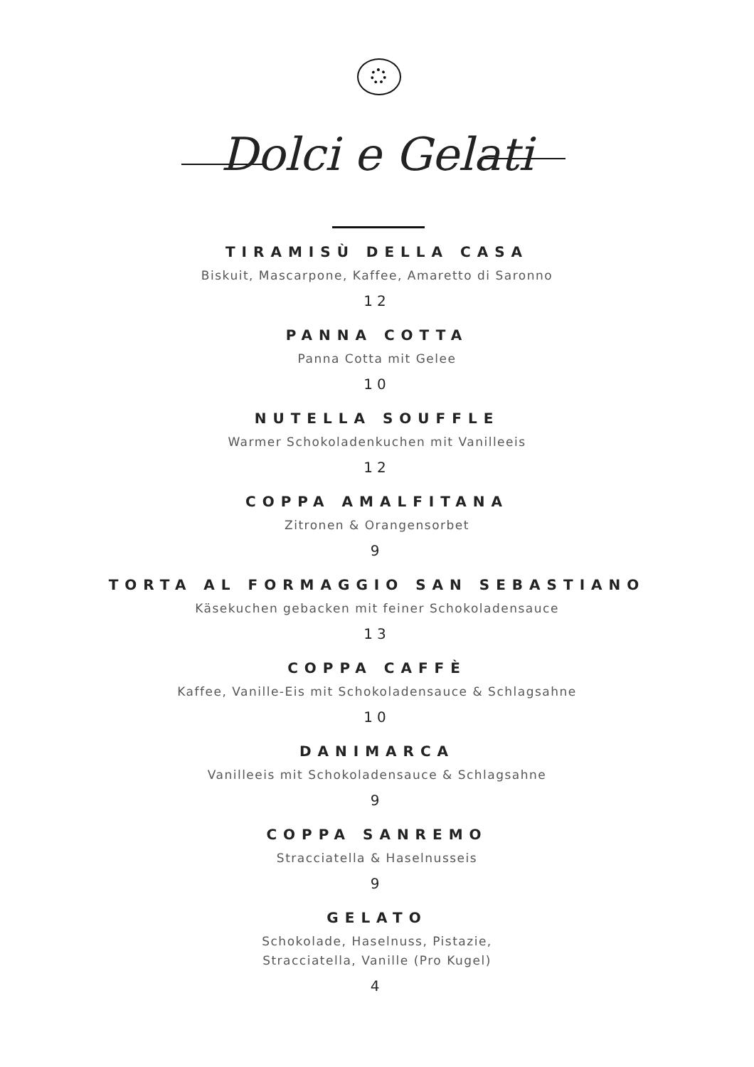Dolci e Gelati
TIRAMISÙ DELLA CASA
Biskuit, Mascarpone, Kaffee, Amaretto di Saronno
12
PANNA COTTA
Panna Cotta mit Gelee
10
NUTELLA SOUFFLE
Warmer Schokoladenkuchen mit Vanilleeis
12
COPPA AMALFITANA
Zitronen & Orangensorbet
9
TORTA AL FORMAGGIO SAN SEBASTIANO
Käsekuchen gebacken mit feiner Schokoladensauce
13
COPPA CAFFÈ
Kaffee, Vanille-Eis mit Schokoladensauce & Schlagsahne
10
DANIMARCA
Vanilleeis mit Schokoladensauce & Schlagsahne
9
COPPA SANREMO
Stracciatella & Haselnusseis
9
GELATO
Schokolade, Haselnuss, Pistazie,
Stracciatella, Vanille (Pro Kugel)
4